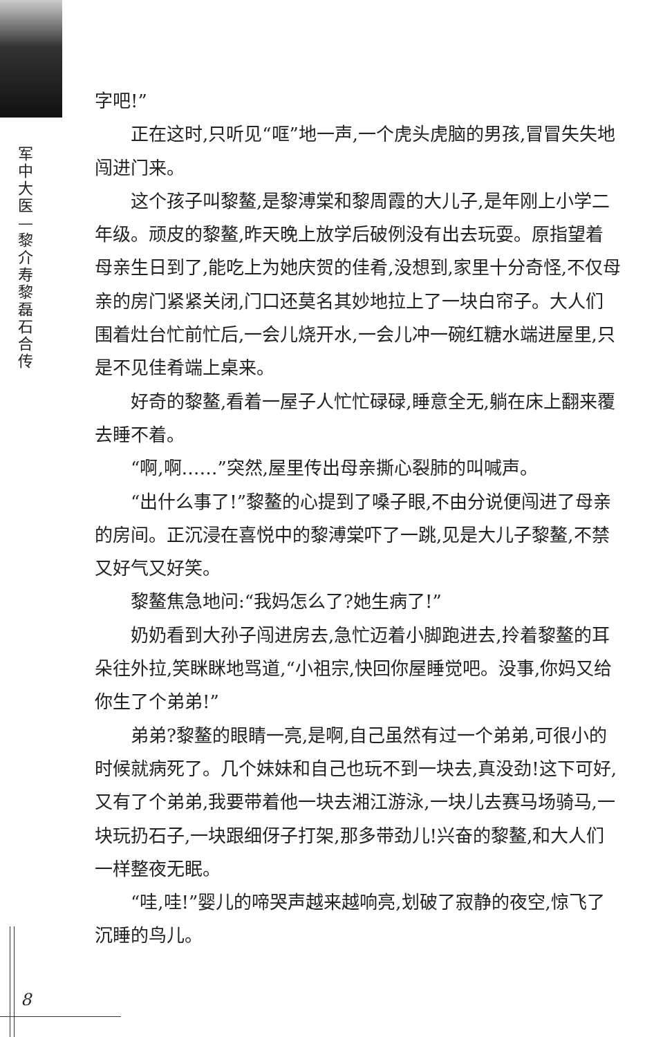军
中
大
医
—
黎
介
寿
黎
磊
石
合
传
字吧!”
正在这时,只听见“哐”地一声,一个虎头虎脑的男孩,冒冒失失地闯进门来。
这个孩子叫黎鳌,是黎溥棠和黎周霞的大儿子,是年刚上小学二年级。顽皮的黎鳌,昨天晚上放学后破例没有出去玩耍。原指望着母亲生日到了,能吃上为她庆贺的佳肴,没想到,家里十分奇怪,不仅母亲的房门紧紧关闭,门口还莫名其妙地拉上了一块白帘子。大人们围着灶台忙前忙后,一会儿烧开水,一会儿冲一碗红糖水端进屋里,只是不见佳肴端上桌来。
好奇的黎鳌,看着一屋子人忙忙碌碌,睡意全无,躺在床上翻来覆去睡不着。
“啊,啊……”突然,屋里传出母亲撕心裂肺的叫喊声。
“出什么事了!”黎鳌的心提到了嗓子眼,不由分说便闯进了母亲的房间。正沉浸在喜悦中的黎溥棠吓了一跳,见是大儿子黎鳌,不禁又好气又好笑。
黎鳌焦急地问:“我妈怎么了?她生病了!”
奶奶看到大孙子闯进房去,急忙迈着小脚跑进去,拎着黎鳌的耳朵往外拉,笑眯眯地骂道,“小祖宗,快回你屋睡觉吧。没事,你妈又给你生了个弟弟!”
弟弟?黎鳌的眼睛一亮,是啊,自己虽然有过一个弟弟,可很小的时候就病死了。几个妹妹和自己也玩不到一块去,真没劲!这下可好,又有了个弟弟,我要带着他一块去湘江游泳,一块儿去赛马场骑马,一块玩扔石子,一块跟细伢子打架,那多带劲儿!兴奋的黎鳌,和大人们一样整夜无眠。
“哇,哇!”婴儿的啼哭声越来越响亮,划破了寂静的夜空,惊飞了沉睡的鸟儿。
8